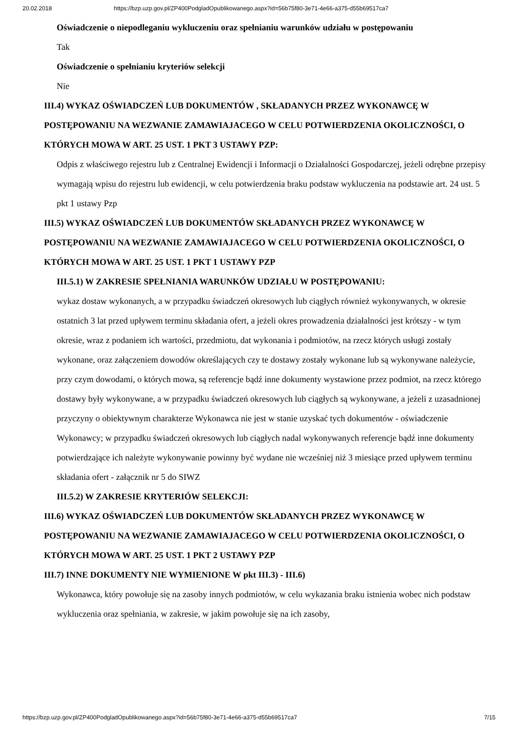20.02.2018 https://bzp.uzp.gov.pl/ZP400PodgladOpublikowanego.aspx?id=56b75f80-3e71-4e66-a375-d55b69517ca7
Oświadczenie o niepodleganiu wykluczeniu oraz spełnianiu warunków udziału w postępowaniu
Tak
Oświadczenie o spełnianiu kryteriów selekcji
Nie
III.4) WYKAZ OŚWIADCZEŃ LUB DOKUMENTÓW , SKŁADANYCH PRZEZ WYKONAWCĘ W POSTĘPOWANIU NA WEZWANIE ZAMAWIAJACEGO W CELU POTWIERDZENIA OKOLICZNOŚCI, O KTÓRYCH MOWA W ART. 25 UST. 1 PKT 3 USTAWY PZP:
Odpis z właściwego rejestru lub z Centralnej Ewidencji i Informacji o Działalności Gospodarczej, jeżeli odrębne przepisy wymagają wpisu do rejestru lub ewidencji, w celu potwierdzenia braku podstaw wykluczenia na podstawie art. 24 ust. 5 pkt 1 ustawy Pzp
III.5) WYKAZ OŚWIADCZEŃ LUB DOKUMENTÓW SKŁADANYCH PRZEZ WYKONAWCĘ W POSTĘPOWANIU NA WEZWANIE ZAMAWIAJACEGO W CELU POTWIERDZENIA OKOLICZNOŚCI, O KTÓRYCH MOWA W ART. 25 UST. 1 PKT 1 USTAWY PZP
III.5.1) W ZAKRESIE SPEŁNIANIA WARUNKÓW UDZIAŁU W POSTĘPOWANIU:
wykaz dostaw wykonanych, a w przypadku świadczeń okresowych lub ciągłych również wykonywanych, w okresie ostatnich 3 lat przed upływem terminu składania ofert, a jeżeli okres prowadzenia działalności jest krótszy - w tym okresie, wraz z podaniem ich wartości, przedmiotu, dat wykonania i podmiotów, na rzecz których usługi zostały wykonane, oraz załączeniem dowodów określających czy te dostawy zostały wykonane lub są wykonywane należycie, przy czym dowodami, o których mowa, są referencje bądź inne dokumenty wystawione przez podmiot, na rzecz którego dostawy były wykonywane, a w przypadku świadczeń okresowych lub ciągłych są wykonywane, a jeżeli z uzasadnionej przyczyny o obiektywnym charakterze Wykonawca nie jest w stanie uzyskać tych dokumentów - oświadczenie Wykonawcy; w przypadku świadczeń okresowych lub ciągłych nadal wykonywanych referencje bądź inne dokumenty potwierdzające ich należyte wykonywanie powinny być wydane nie wcześniej niż 3 miesiące przed upływem terminu składania ofert - załącznik nr 5 do SIWZ
III.5.2) W ZAKRESIE KRYTERIÓW SELEKCJI:
III.6) WYKAZ OŚWIADCZEŃ LUB DOKUMENTÓW SKŁADANYCH PRZEZ WYKONAWCĘ W POSTĘPOWANIU NA WEZWANIE ZAMAWIAJACEGO W CELU POTWIERDZENIA OKOLICZNOŚCI, O KTÓRYCH MOWA W ART. 25 UST. 1 PKT 2 USTAWY PZP
III.7) INNE DOKUMENTY NIE WYMIENIONE W pkt III.3) - III.6)
Wykonawca, który powołuje się na zasoby innych podmiotów, w celu wykazania braku istnienia wobec nich podstaw wykluczenia oraz spełniania, w zakresie, w jakim powołuje się na ich zasoby,
https://bzp.uzp.gov.pl/ZP400PodgladOpublikowanego.aspx?id=56b75f80-3e71-4e66-a375-d55b69517ca7 7/15